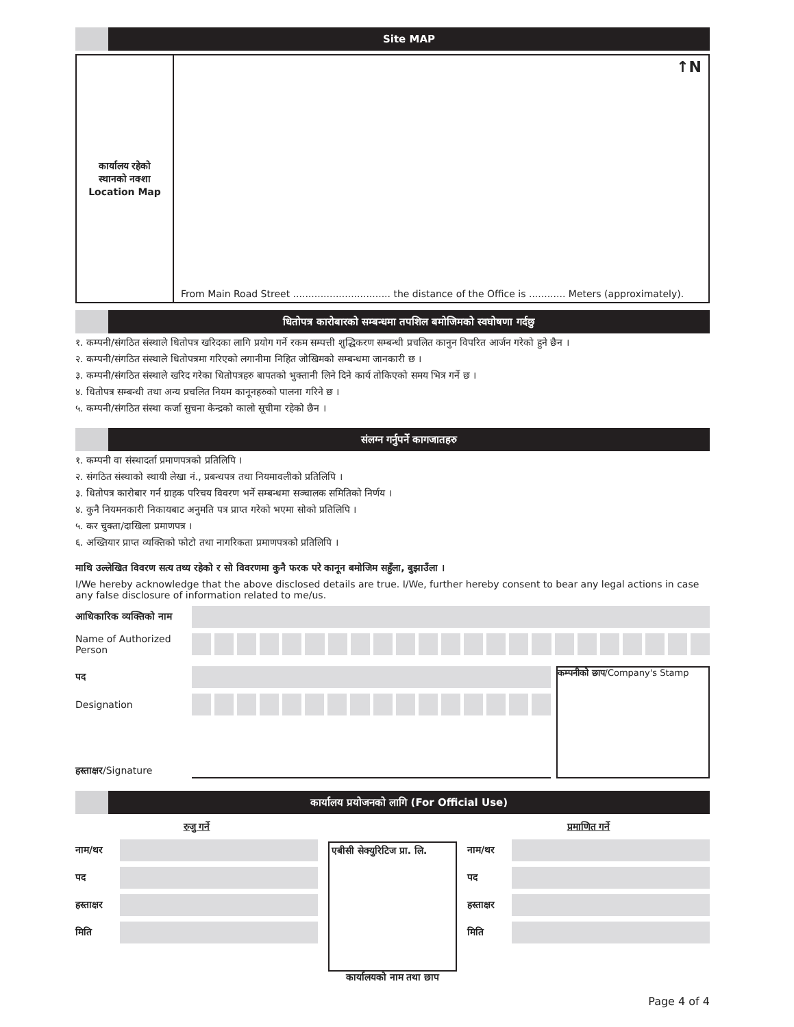Site MAP
कार्यालय रहेको
स्थानको नक्शा
Location Map
↑N
From Main Road Street ................................ the distance of the Office is ............ Meters (approximately).
धितोपत्र कारोबारको सम्बन्धमा तपशिल बमोजिमको स्वघोषणा गर्दछु
१. कम्पनी/संगठित संस्थाले धितोपत्र खरिदका लागि प्रयोग गर्ने रकम सम्पत्ती शुद्धिकरण सम्बन्धी प्रचलित कानुन विपरित आर्जन गरेको हुने छैन ।
२. कम्पनी/संगठित संस्थाले धितोपत्रमा गरिएको लगानीमा निहित जोखिमको सम्बन्धमा जानकारी छ ।
३. कम्पनी/संगठित संस्थाले खरिद गरेका धितोपत्रहरु बापतको भुक्तानी लिने दिने कार्य तोकिएको समय भित्र गर्ने छ ।
४. धितोपत्र सम्बन्धी तथा अन्य प्रचलित नियम कानूनहरुको पालना गरिने छ ।
५. कम्पनी/संगठित संस्था कर्जा सुचना केन्द्रको कालो सूचीमा रहेको छैन ।
संलग्न गर्नुपर्ने कागजातहरु
१. कम्पनी वा संस्थादर्ता प्रमाणपत्रको प्रतिलिपि ।
२. संगठित संस्थाको स्थायी लेखा नं., प्रबन्धपत्र तथा नियमावलीको प्रतिलिपि ।
३. धितोपत्र कारोबार गर्न ग्राहक परिचय विवरण भर्ने सम्बन्धमा सञ्चालक समितिको निर्णय ।
४. कुनै नियमनकारी निकायबाट अनुमति पत्र प्राप्त गरेको भएमा सोको प्रतिलिपि ।
५. कर चुक्ता/दाखिला प्रमाणपत्र ।
६. अख्तियार प्राप्त व्यक्तिको फोटो तथा नागरिकता प्रमाणपत्रको प्रतिलिपि ।
माथि उल्लेखित विवरण सत्य तथ्य रहेको र सो विवरणमा कुनै फरक परे कानून बमोजिम सहुँला, बुझाउँला ।
I/We hereby acknowledge that the above disclosed details are true. I/We, further hereby consent to bear any legal actions in case any false disclosure of information related to me/us.
आधिकारिक व्यक्तिको नाम
Name of Authorized Person
पद
Designation
हस्ताक्षर/Signature
कम्पनीको छाप/Company's Stamp
कार्यालय प्रयोजनको लागि (For Official Use)
रुजु गर्ने
नाम/थर
पद
हस्ताक्षर
मिति
एबीसी सेक्युरिटिज प्रा. लि.
कार्यालयको नाम तथा छाप
प्रमाणित गर्ने
नाम/थर
पद
हस्ताक्षर
मिति
Page 4 of 4